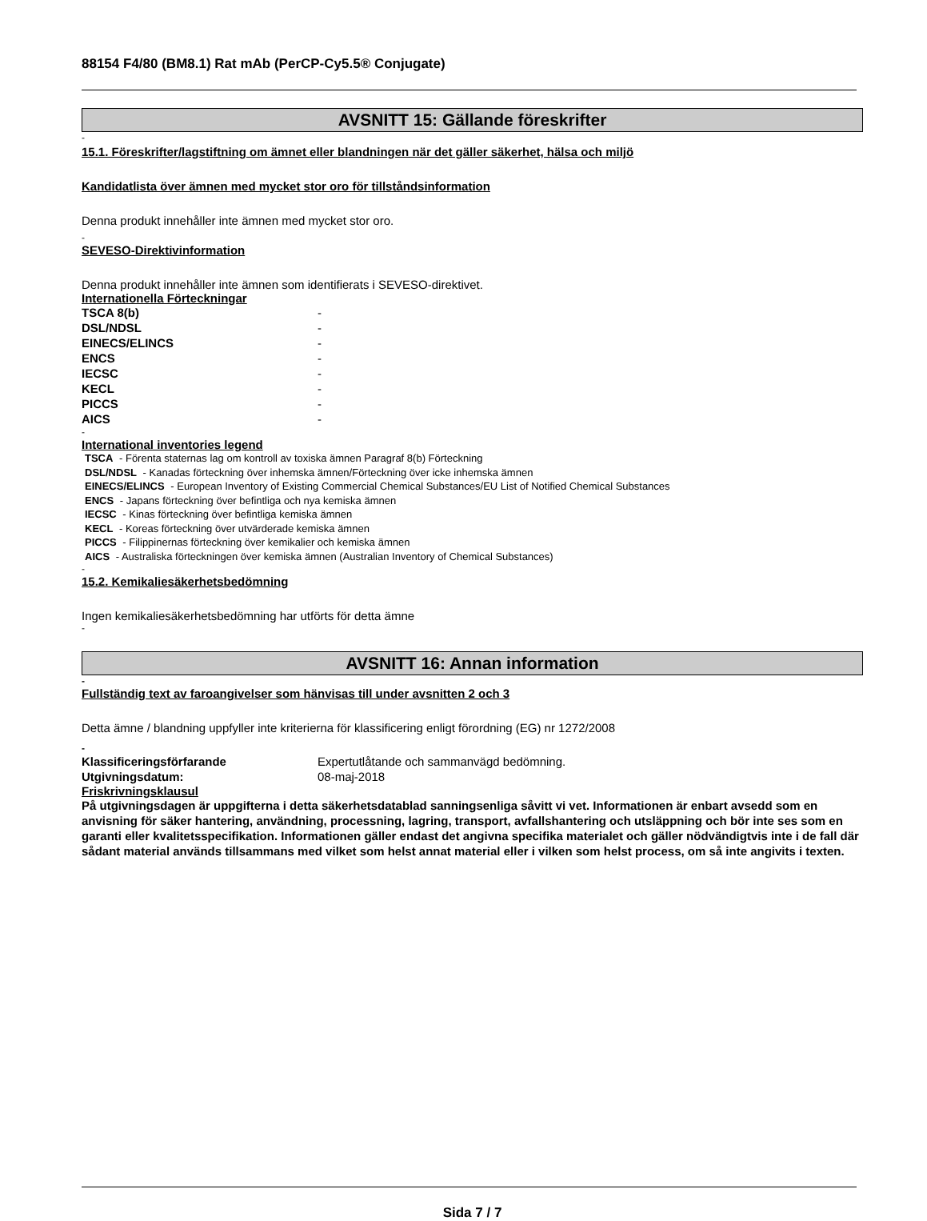88154 F4/80 (BM8.1) Rat mAb (PerCP-Cy5.5® Conjugate)
AVSNITT 15: Gällande föreskrifter
-
15.1. Föreskrifter/lagstiftning om ämnet eller blandningen när det gäller säkerhet, hälsa och miljö
Kandidatlista över ämnen med mycket stor oro för tillståndsinformation
Denna produkt innehåller inte ämnen med mycket stor oro.
-
SEVESO-Direktivinformation
Denna produkt innehåller inte ämnen som identifierats i SEVESO-direktivet.
Internationella Förteckningar
| TSCA 8(b) | - |
| DSL/NDSL | - |
| EINECS/ELINCS | - |
| ENCS | - |
| IECSC | - |
| KECL | - |
| PICCS | - |
| AICS | - |
-
International inventories legend
TSCA - Förenta staternas lag om kontroll av toxiska ämnen Paragraf 8(b) Förteckning
DSL/NDSL - Kanadas förteckning över inhemska ämnen/Förteckning över icke inhemska ämnen
EINECS/ELINCS - European Inventory of Existing Commercial Chemical Substances/EU List of Notified Chemical Substances
ENCS - Japans förteckning över befintliga och nya kemiska ämnen
IECSC - Kinas förteckning över befintliga kemiska ämnen
KECL - Koreas förteckning över utvärderade kemiska ämnen
PICCS - Filippinernas förteckning över kemikalier och kemiska ämnen
AICS - Australiska förteckningen över kemiska ämnen (Australian Inventory of Chemical Substances)
-
15.2. Kemikaliesäkerhetsbedömning
Ingen kemikaliesäkerhetsbedömning har utförts för detta ämne
-
AVSNITT 16: Annan information
-
Fullständig text av faroangivelser som hänvisas till under avsnitten 2 och 3
Detta ämne / blandning uppfyller inte kriterierna för klassificering enligt förordning (EG) nr 1272/2008
-
| Klassificeringsförfarande | Expertutlåtande och sammanvägd bedömning. |
| Utgivningsdatum: | 08-maj-2018 |
Friskrivningsklausul
På utgivningsdagen är uppgifterna i detta säkerhetsdatablad sanningsenliga såvitt vi vet. Informationen är enbart avsedd som en anvisning för säker hantering, användning, processning, lagring, transport, avfallshantering och utsläppning och bör inte ses som en garanti eller kvalitetsspecifikation. Informationen gäller endast det angivna specifika materialet och gäller nödvändigtvis inte i de fall där sådant material används tillsammans med vilket som helst annat material eller i vilken som helst process, om så inte angivits i texten.
Sida 7 / 7